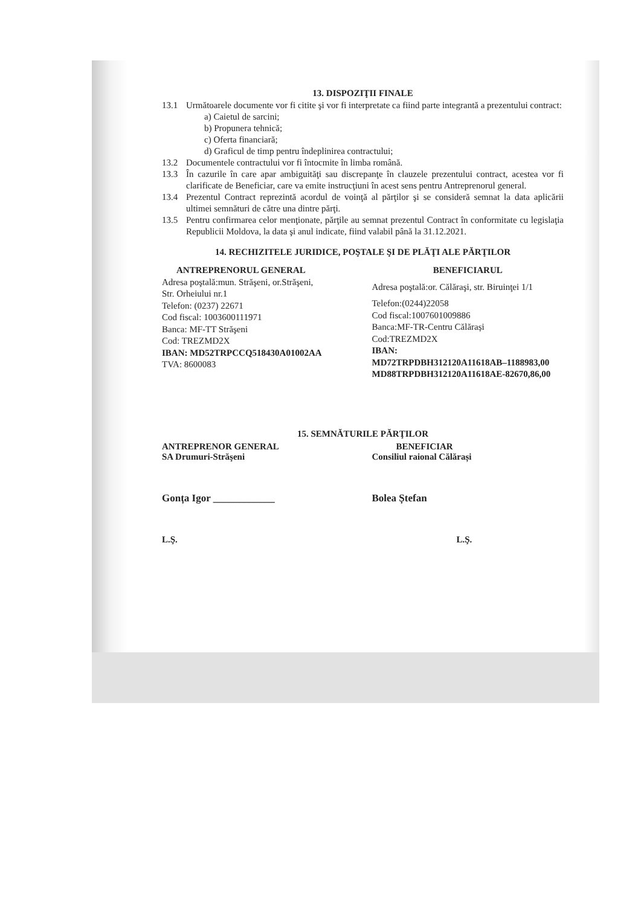13. DISPOZIŢII FINALE
13.1 Următoarele documente vor fi citite şi vor fi interpretate ca fiind parte integrantă a prezentului contract:
a) Caietul de sarcini;
b) Propunera tehnică;
c) Oferta financiară;
d) Graficul de timp pentru îndeplinirea contractului;
13.2 Documentele contractului vor fi întocmite în limba română.
13.3 În cazurile în care apar ambiguităţi sau discrepanţe în clauzele prezentului contract, acestea vor fi clarificate de Beneficiar, care va emite instrucţiuni în acest sens pentru Antreprenorul general.
13.4 Prezentul Contract reprezintă acordul de voinţă al părţilor şi se consideră semnat la data aplicării ultimei semnături de către una dintre părţi.
13.5 Pentru confirmarea celor menţionate, părţile au semnat prezentul Contract în conformitate cu legislaţia Republicii Moldova, la data şi anul indicate, fiind valabil până la 31.12.2021.
14. RECHIZITELE JURIDICE, POŞTALE ŞI DE PLĂŢI ALE PĂRŢILOR
ANTREPRENORUL GENERAL
Adresa poştală:mun. Străşeni, or.Străşeni,
Str. Orheiului nr.1
Telefon: (0237) 22671
Cod fiscal: 1003600111971
Banca: MF-TT Străşeni
Cod: TREZMD2X
IBAN: MD52TRPCCQ518430A01002AA
TVA: 8600083
BENEFICIARUL
Adresa poştală:or. Călăraşi, str. Biruinţei 1/1
Telefon:(0244)22058
Cod fiscal:1007601009886
Banca:MF-TR-Centru Călărași
Cod:TREZMD2X
IBAN:
MD72TRPDBH312120A11618AB–1188983,00
MD88TRPDBH312120A11618AE-82670,86,00
15. SEMNĂTURILE PĂRŢILOR
ANTREPRENOR GENERAL
SA Drumuri-Străşeni
Gonța Igor ____________
L.Ş.
BENEFICIAR
Consiliul raional Călărași
Bolea Ștefan
L.Ş.